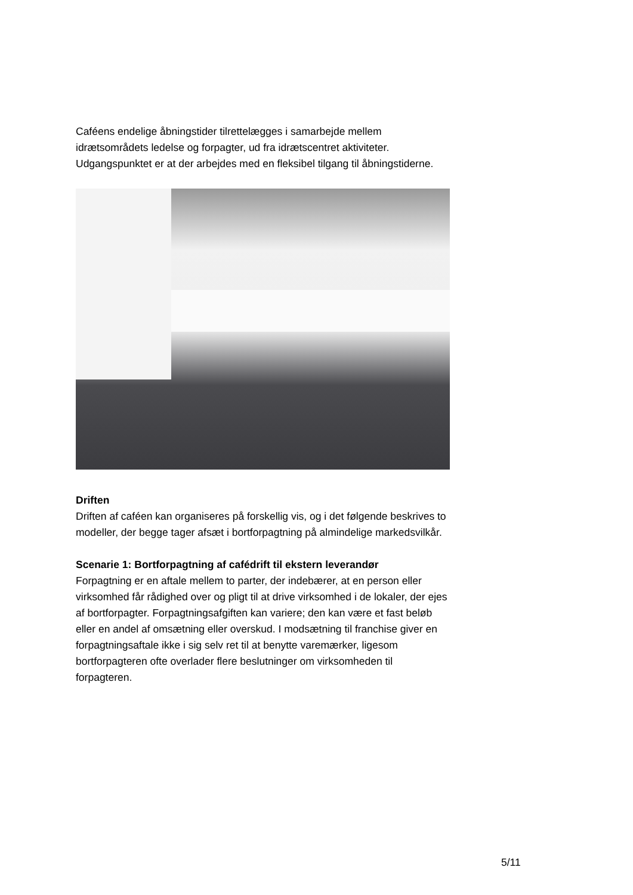Caféens endelige åbningstider tilrettelægges i samarbejde mellem idrætsområdets ledelse og forpagter, ud fra idrætscentret aktiviteter. Udgangspunktet er at der arbejdes med en fleksibel tilgang til åbningstiderne.
Driften
Driften af caféen kan organiseres på forskellig vis, og i det følgende beskrives to modeller, der begge tager afsæt i bortforpagtning på almindelige markedsvilkår.
Scenarie 1: Bortforpagtning af cafédrift til ekstern leverandør
Forpagtning er en aftale mellem to parter, der indebærer, at en person eller virksomhed får rådighed over og pligt til at drive virksomhed i de lokaler, der ejes af bortforpagter. Forpagtningsafgiften kan variere; den kan være et fast beløb eller en andel af omsætning eller overskud. I modsætning til franchise giver en forpagtningsaftale ikke i sig selv ret til at benytte varemærker, ligesom bortforpagteren ofte overlader flere beslutninger om virksomheden til forpagteren.
5/11